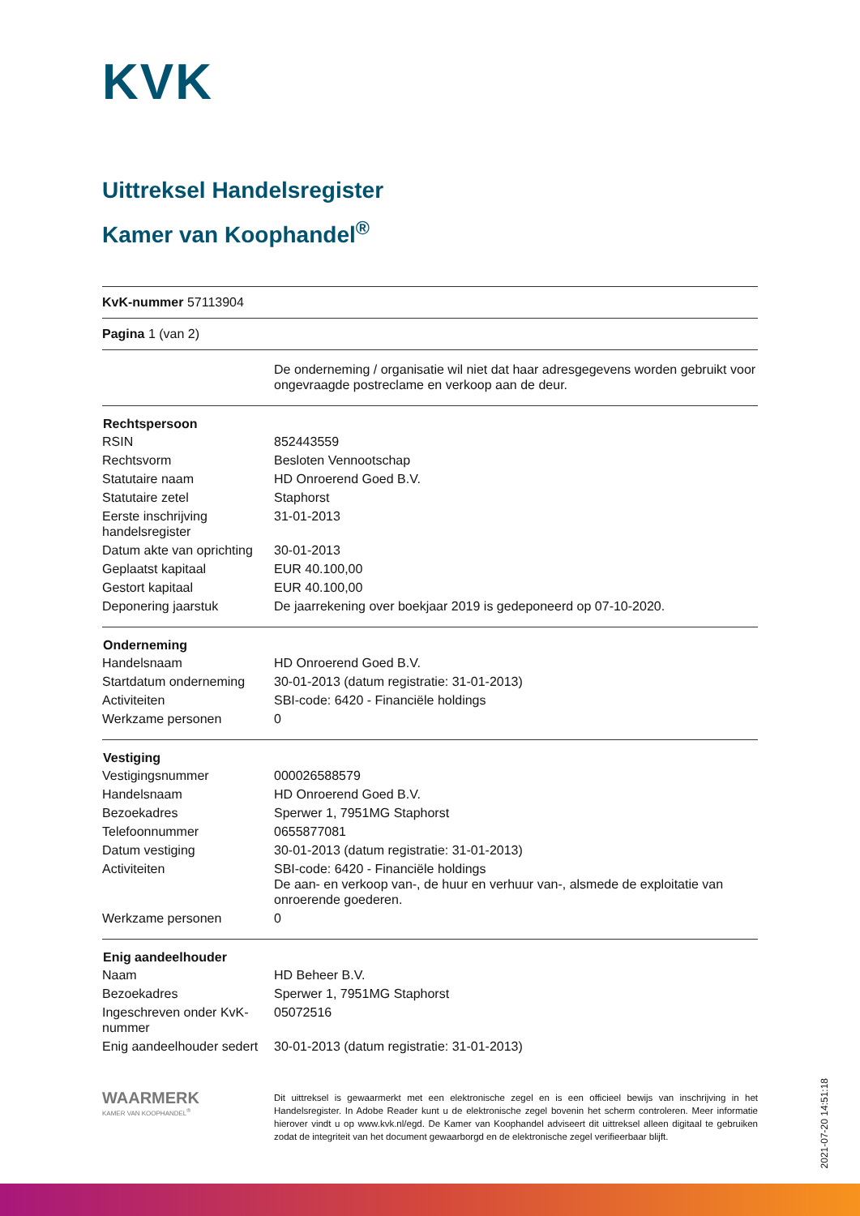KVK
Uittreksel Handelsregister
Kamer van Koophandel<sup>®</sup>
KvK-nummer 57113904
Pagina 1 (van 2)
| | De onderneming / organisatie wil niet dat haar adresgegevens worden gebruikt voor ongevraagde postreclame en verkoop aan de deur. |
| Rechtspersoon | |
| --- | --- |
| RSIN | 852443559 |
| Rechtsvorm | Besloten Vennootschap |
| Statutaire naam | HD Onroerend Goed B.V. |
| Statutaire zetel | Staphorst |
| Eerste inschrijving handelsregister | 31-01-2013 |
| Datum akte van oprichting | 30-01-2013 |
| Geplaatst kapitaal | EUR 40.100,00 |
| Gestort kapitaal | EUR 40.100,00 |
| Deponering jaarstuk | De jaarrekening over boekjaar 2019 is gedeponeerd op 07-10-2020. |
| Onderneming | |
| --- | --- |
| Handelsnaam | HD Onroerend Goed B.V. |
| Startdatum onderneming | 30-01-2013 (datum registratie: 31-01-2013) |
| Activiteiten | SBI-code: 6420 - Financiële holdings |
| Werkzame personen | 0 |
| Vestiging | |
| --- | --- |
| Vestigingsnummer | 000026588579 |
| Handelsnaam | HD Onroerend Goed B.V. |
| Bezoekadres | Sperwer 1, 7951MG Staphorst |
| Telefoonnummer | 0655877081 |
| Datum vestiging | 30-01-2013 (datum registratie: 31-01-2013) |
| Activiteiten | SBI-code: 6420 - Financiële holdings De aan- en verkoop van-, de huur en verhuur van-, alsmede de exploitatie van onroerende goederen. |
| Werkzame personen | 0 |
| Enig aandeelhouder | |
| --- | --- |
| Naam | HD Beheer B.V. |
| Bezoekadres | Sperwer 1, 7951MG Staphorst |
| Ingeschreven onder KvK-nummer | 05072516 |
| Enig aandeelhouder sedert | 30-01-2013 (datum registratie: 31-01-2013) |
WAARMERK
KAMER VAN KOOPHANDEL<sup>®</sup>
Dit uittreksel is gewaarmerkt met een elektronische zegel en is een officieel bewijs van inschrijving in het Handelsregister. In Adobe Reader kunt u de elektronische zegel bovenin het scherm controleren. Meer informatie hierover vindt u op www.kvk.nl/egd. De Kamer van Koophandel adviseert dit uittreksel alleen digitaal te gebruiken zodat de integriteit van het document gewaarborgd en de elektronische zegel verifieerbaar blijft.
2021-07-20 14:51:18